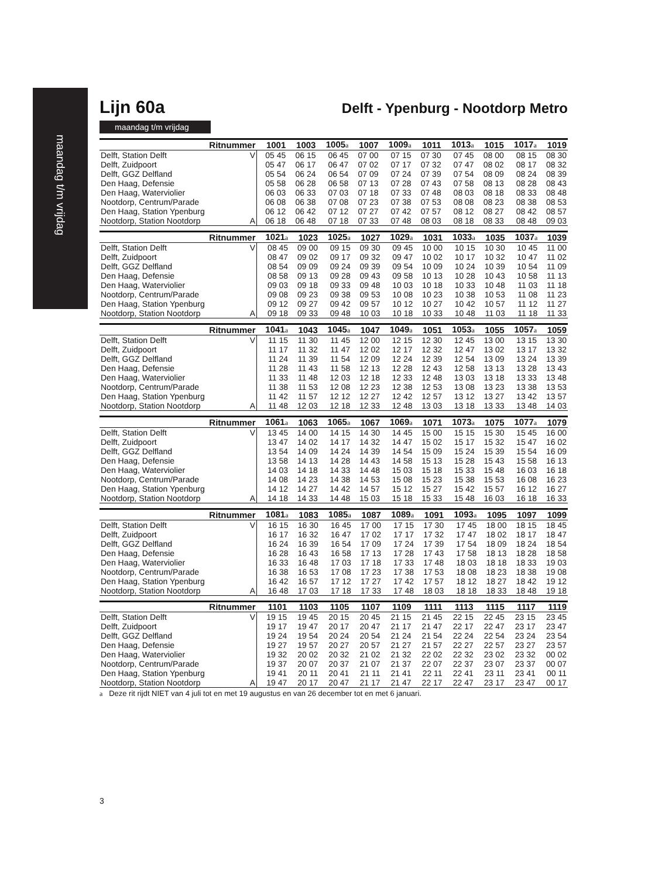maandag t/m vrijdag
Lijn 60a
Delft - Ypenburg - Nootdorp Metro
maandag t/m vrijdag
| Ritnummer | | 1001 | 1003 | 1005 a | 1007 | 1009 a | 1011 | 1013 a | 1015 | 1017 a | 1019 |
| --- | --- | --- | --- | --- | --- | --- | --- | --- | --- | --- | --- |
| Delft, Station Delft | V | 05 45 | 06 15 | 06 45 | 07 00 | 07 15 | 07 30 | 07 45 | 08 00 | 08 15 | 08 30 |
| Delft, Zuidpoort | | 05 47 | 06 17 | 06 47 | 07 02 | 07 17 | 07 32 | 07 47 | 08 02 | 08 17 | 08 32 |
| Delft, GGZ Delfland | | 05 54 | 06 24 | 06 54 | 07 09 | 07 24 | 07 39 | 07 54 | 08 09 | 08 24 | 08 39 |
| Den Haag, Defensie | | 05 58 | 06 28 | 06 58 | 07 13 | 07 28 | 07 43 | 07 58 | 08 13 | 08 28 | 08 43 |
| Den Haag, Waterviolier | | 06 03 | 06 33 | 07 03 | 07 18 | 07 33 | 07 48 | 08 03 | 08 18 | 08 33 | 08 48 |
| Nootdorp, Centrum/Parade | | 06 08 | 06 38 | 07 08 | 07 23 | 07 38 | 07 53 | 08 08 | 08 23 | 08 38 | 08 53 |
| Den Haag, Station Ypenburg | | 06 12 | 06 42 | 07 12 | 07 27 | 07 42 | 07 57 | 08 12 | 08 27 | 08 42 | 08 57 |
| Nootdorp, Station Nootdorp | A | 06 18 | 06 48 | 07 18 | 07 33 | 07 48 | 08 03 | 08 18 | 08 33 | 08 48 | 09 03 |
| Ritnummer | | 1021 a | 1023 | 1025 a | 1027 | 1029 a | 1031 | 1033 a | 1035 | 1037 a | 1039 |
| --- | --- | --- | --- | --- | --- | --- | --- | --- | --- | --- | --- |
| Delft, Station Delft | V | 08 45 | 09 00 | 09 15 | 09 30 | 09 45 | 10 00 | 10 15 | 10 30 | 10 45 | 11 00 |
| Delft, Zuidpoort | | 08 47 | 09 02 | 09 17 | 09 32 | 09 47 | 10 02 | 10 17 | 10 32 | 10 47 | 11 02 |
| Delft, GGZ Delfland | | 08 54 | 09 09 | 09 24 | 09 39 | 09 54 | 10 09 | 10 24 | 10 39 | 10 54 | 11 09 |
| Den Haag, Defensie | | 08 58 | 09 13 | 09 28 | 09 43 | 09 58 | 10 13 | 10 28 | 10 43 | 10 58 | 11 13 |
| Den Haag, Waterviolier | | 09 03 | 09 18 | 09 33 | 09 48 | 10 03 | 10 18 | 10 33 | 10 48 | 11 03 | 11 18 |
| Nootdorp, Centrum/Parade | | 09 08 | 09 23 | 09 38 | 09 53 | 10 08 | 10 23 | 10 38 | 10 53 | 11 08 | 11 23 |
| Den Haag, Station Ypenburg | | 09 12 | 09 27 | 09 42 | 09 57 | 10 12 | 10 27 | 10 42 | 10 57 | 11 12 | 11 27 |
| Nootdorp, Station Nootdorp | A | 09 18 | 09 33 | 09 48 | 10 03 | 10 18 | 10 33 | 10 48 | 11 03 | 11 18 | 11 33 |
| Ritnummer | | 1041 a | 1043 | 1045 a | 1047 | 1049 a | 1051 | 1053 a | 1055 | 1057 a | 1059 |
| --- | --- | --- | --- | --- | --- | --- | --- | --- | --- | --- | --- |
| Delft, Station Delft | V | 11 15 | 11 30 | 11 45 | 12 00 | 12 15 | 12 30 | 12 45 | 13 00 | 13 15 | 13 30 |
| Delft, Zuidpoort | | 11 17 | 11 32 | 11 47 | 12 02 | 12 17 | 12 32 | 12 47 | 13 02 | 13 17 | 13 32 |
| Delft, GGZ Delfland | | 11 24 | 11 39 | 11 54 | 12 09 | 12 24 | 12 39 | 12 54 | 13 09 | 13 24 | 13 39 |
| Den Haag, Defensie | | 11 28 | 11 43 | 11 58 | 12 13 | 12 28 | 12 43 | 12 58 | 13 13 | 13 28 | 13 43 |
| Den Haag, Waterviolier | | 11 33 | 11 48 | 12 03 | 12 18 | 12 33 | 12 48 | 13 03 | 13 18 | 13 33 | 13 48 |
| Nootdorp, Centrum/Parade | | 11 38 | 11 53 | 12 08 | 12 23 | 12 38 | 12 53 | 13 08 | 13 23 | 13 38 | 13 53 |
| Den Haag, Station Ypenburg | | 11 42 | 11 57 | 12 12 | 12 27 | 12 42 | 12 57 | 13 12 | 13 27 | 13 42 | 13 57 |
| Nootdorp, Station Nootdorp | A | 11 48 | 12 03 | 12 18 | 12 33 | 12 48 | 13 03 | 13 18 | 13 33 | 13 48 | 14 03 |
| Ritnummer | | 1061 a | 1063 | 1065 a | 1067 | 1069 a | 1071 | 1073 a | 1075 | 1077 a | 1079 |
| --- | --- | --- | --- | --- | --- | --- | --- | --- | --- | --- | --- |
| Delft, Station Delft | V | 13 45 | 14 00 | 14 15 | 14 30 | 14 45 | 15 00 | 15 15 | 15 30 | 15 45 | 16 00 |
| Delft, Zuidpoort | | 13 47 | 14 02 | 14 17 | 14 32 | 14 47 | 15 02 | 15 17 | 15 32 | 15 47 | 16 02 |
| Delft, GGZ Delfland | | 13 54 | 14 09 | 14 24 | 14 39 | 14 54 | 15 09 | 15 24 | 15 39 | 15 54 | 16 09 |
| Den Haag, Defensie | | 13 58 | 14 13 | 14 28 | 14 43 | 14 58 | 15 13 | 15 28 | 15 43 | 15 58 | 16 13 |
| Den Haag, Waterviolier | | 14 03 | 14 18 | 14 33 | 14 48 | 15 03 | 15 18 | 15 33 | 15 48 | 16 03 | 16 18 |
| Nootdorp, Centrum/Parade | | 14 08 | 14 23 | 14 38 | 14 53 | 15 08 | 15 23 | 15 38 | 15 53 | 16 08 | 16 23 |
| Den Haag, Station Ypenburg | | 14 12 | 14 27 | 14 42 | 14 57 | 15 12 | 15 27 | 15 42 | 15 57 | 16 12 | 16 27 |
| Nootdorp, Station Nootdorp | A | 14 18 | 14 33 | 14 48 | 15 03 | 15 18 | 15 33 | 15 48 | 16 03 | 16 18 | 16 33 |
| Ritnummer | | 1081 a | 1083 | 1085 a | 1087 | 1089 a | 1091 | 1093 a | 1095 | 1097 | 1099 |
| --- | --- | --- | --- | --- | --- | --- | --- | --- | --- | --- | --- |
| Delft, Station Delft | V | 16 15 | 16 30 | 16 45 | 17 00 | 17 15 | 17 30 | 17 45 | 18 00 | 18 15 | 18 45 |
| Delft, Zuidpoort | | 16 17 | 16 32 | 16 47 | 17 02 | 17 17 | 17 32 | 17 47 | 18 02 | 18 17 | 18 47 |
| Delft, GGZ Delfland | | 16 24 | 16 39 | 16 54 | 17 09 | 17 24 | 17 39 | 17 54 | 18 09 | 18 24 | 18 54 |
| Den Haag, Defensie | | 16 28 | 16 43 | 16 58 | 17 13 | 17 28 | 17 43 | 17 58 | 18 13 | 18 28 | 18 58 |
| Den Haag, Waterviolier | | 16 33 | 16 48 | 17 03 | 17 18 | 17 33 | 17 48 | 18 03 | 18 18 | 18 33 | 19 03 |
| Nootdorp, Centrum/Parade | | 16 38 | 16 53 | 17 08 | 17 23 | 17 38 | 17 53 | 18 08 | 18 23 | 18 38 | 19 08 |
| Den Haag, Station Ypenburg | | 16 42 | 16 57 | 17 12 | 17 27 | 17 42 | 17 57 | 18 12 | 18 27 | 18 42 | 19 12 |
| Nootdorp, Station Nootdorp | A | 16 48 | 17 03 | 17 18 | 17 33 | 17 48 | 18 03 | 18 18 | 18 33 | 18 48 | 19 18 |
| Ritnummer | | 1101 | 1103 | 1105 | 1107 | 1109 | 1111 | 1113 | 1115 | 1117 | 1119 |
| --- | --- | --- | --- | --- | --- | --- | --- | --- | --- | --- | --- |
| Delft, Station Delft | V | 19 15 | 19 45 | 20 15 | 20 45 | 21 15 | 21 45 | 22 15 | 22 45 | 23 15 | 23 45 |
| Delft, Zuidpoort | | 19 17 | 19 47 | 20 17 | 20 47 | 21 17 | 21 47 | 22 17 | 22 47 | 23 17 | 23 47 |
| Delft, GGZ Delfland | | 19 24 | 19 54 | 20 24 | 20 54 | 21 24 | 21 54 | 22 24 | 22 54 | 23 24 | 23 54 |
| Den Haag, Defensie | | 19 27 | 19 57 | 20 27 | 20 57 | 21 27 | 21 57 | 22 27 | 22 57 | 23 27 | 23 57 |
| Den Haag, Waterviolier | | 19 32 | 20 02 | 20 32 | 21 02 | 21 32 | 22 02 | 22 32 | 23 02 | 23 32 | 00 02 |
| Nootdorp, Centrum/Parade | | 19 37 | 20 07 | 20 37 | 21 07 | 21 37 | 22 07 | 22 37 | 23 07 | 23 37 | 00 07 |
| Den Haag, Station Ypenburg | | 19 41 | 20 11 | 20 41 | 21 11 | 21 41 | 22 11 | 22 41 | 23 11 | 23 41 | 00 11 |
| Nootdorp, Station Nootdorp | A | 19 47 | 20 17 | 20 47 | 21 17 | 21 47 | 22 17 | 22 47 | 23 17 | 23 47 | 00 17 |
a Deze rit rijdt NIET van 4 juli tot en met 19 augustus en van 26 december tot en met 6 januari.
3